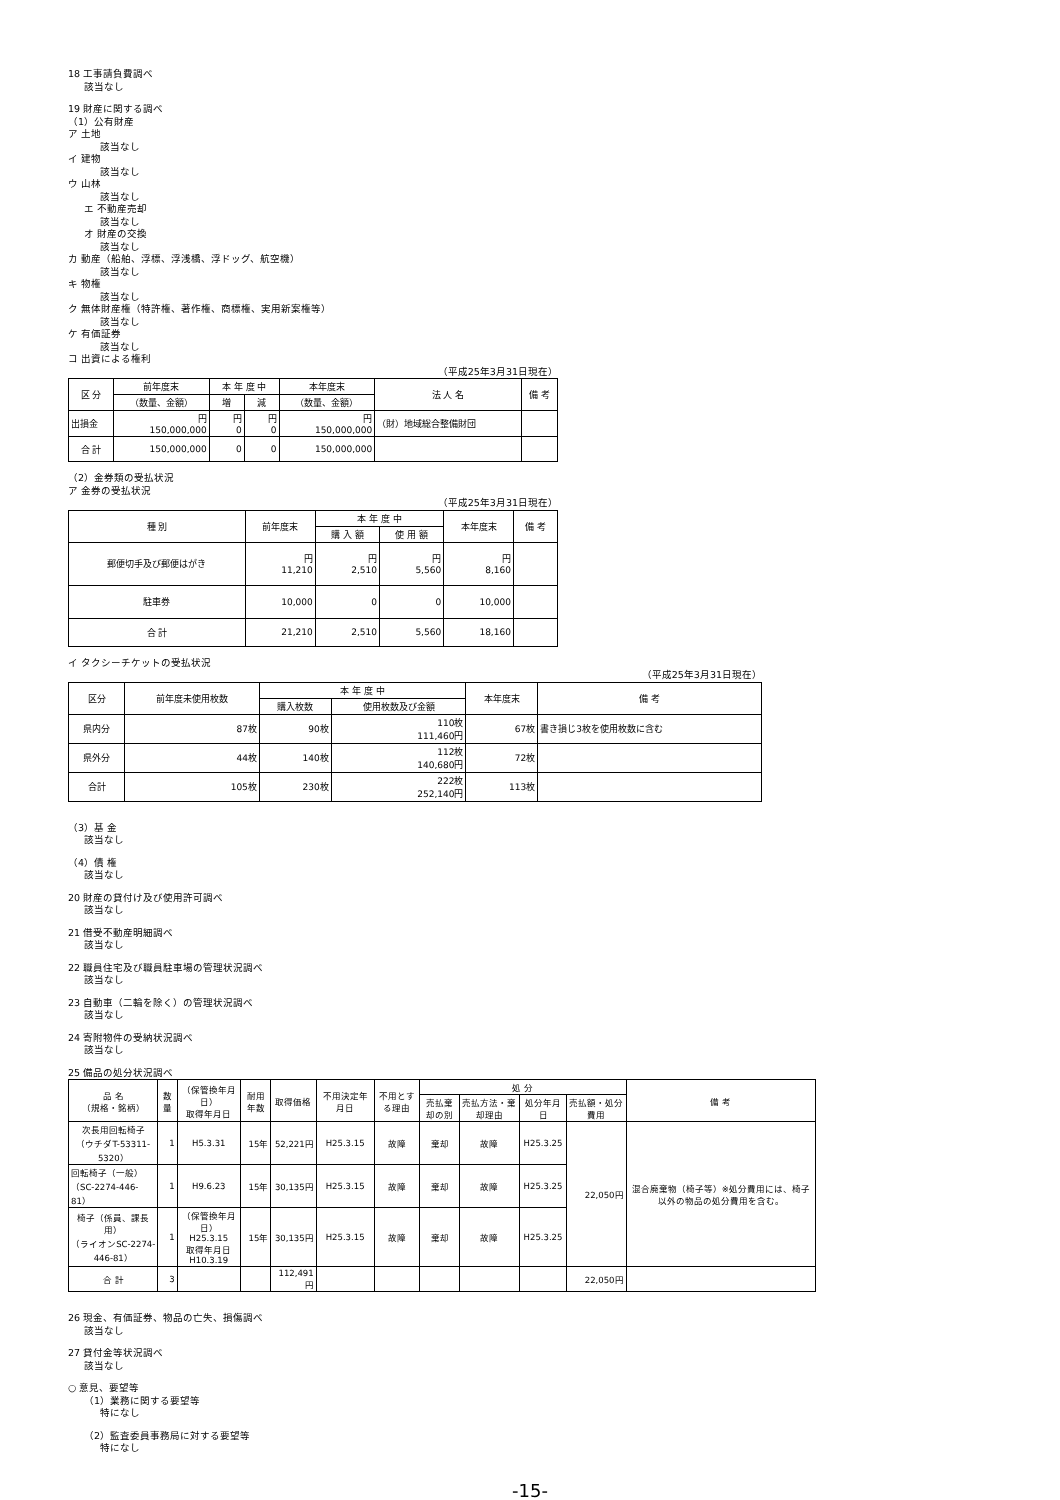18 工事請負費調べ
該当なし
19 財産に関する調べ
（1）公有財産
ア 土地
該当なし
イ 建物
該当なし
ウ 山林
該当なし
エ 不動産売却
該当なし
オ 財産の交換
該当なし
カ 動産（船舶、浮標、浮浅橋、浮ドッグ、航空機）
該当なし
キ 物権
該当なし
ク 無体財産権（特許権、著作権、商標権、実用新案権等）
該当なし
ケ 有価証券
該当なし
コ 出資による権利
（平成25年3月31日現在）
| 区 分 | 前年度末 | 本 年 度 中 | | 本年度末 | 法 人 名 | 備 考 |
| --- | --- | --- | --- | --- | --- | --- |
| | （数量、金額） | 増 | 減 | （数量、金額） | | |
| 出損金 | 円 150,000,000 | 円 0 | 円 0 | 円 150,000,000 | （財）地域総合整備財団 | |
| 合 計 | 150,000,000 | 0 | 0 | 150,000,000 | | |
（2）金券類の受払状況
ア 金券の受払状況
（平成25年3月31日現在）
| 種 別 | 前年度末 | 本 年 度 中 | | 本年度末 | 備 考 |
| --- | --- | --- | --- | --- | --- |
| | | 購 入 額 | 使 用 額 | | |
| 郵便切手及び郵便はがき | 円 11,210 | 円 2,510 | 円 5,560 | 円 8,160 | |
| 駐車券 | 10,000 | 0 | 0 | 10,000 | |
| 合 計 | 21,210 | 2,510 | 5,560 | 18,160 | |
イ タクシーチケットの受払状況
（平成25年3月31日現在）
| 区分 | 前年度未使用枚数 | 本 年 度 中 | | 本年度末 | 備 考 |
| --- | --- | --- | --- | --- | --- |
| | | 購入枚数 | 使用枚数及び金額 | | |
| 県内分 | 87枚 | 90枚 | 110枚 111,460円 | 67枚 | 書き損じ3枚を使用枚数に含む |
| 県外分 | 44枚 | 140枚 | 112枚 140,680円 | 72枚 | |
| 合計 | 105枚 | 230枚 | 222枚 252,140円 | 113枚 | |
（3）基 金
該当なし
（4）債 権
該当なし
20 財産の貸付け及び使用許可調べ
該当なし
21 借受不動産明細調べ
該当なし
22 職員住宅及び職員駐車場の管理状況調べ
該当なし
23 自動車（二輪を除く）の管理状況調べ
該当なし
24 寄附物件の受納状況調べ
該当なし
25 備品の処分状況調べ
| 品 名 （規格・銘柄） | 数量 | （保管換年月日） 取得年月日 | 耐用年数 | 取得価格 | 不用決定年月日 | 不用とする理由 | 処 分 | | | | 備 考 |
| --- | --- | --- | --- | --- | --- | --- | --- | --- | --- | --- | --- |
| | | | | | | | 売払棄却の別 | 売払方法・棄却理由 | 処分年月日 | 売払額・処分費用 | |
| 次長用回転椅子 （ウチダT-53311-5320） | 1 | H5.3.31 | 15年 | 52,221円 | H25.3.15 | 故障 | 棄却 | 故障 | H25.3.25 | 22,050円 | 混合廃棄物（椅子等）※処分費用には、椅子以外の物品の処分費用を含む。 |
| 回転椅子（一般） （SC-2274-446-81） | 1 | H9.6.23 | 15年 | 30,135円 | H25.3.15 | 故障 | 棄却 | 故障 | H25.3.25 | | |
| 椅子（係員、課長用） （ライオンSC-2274-446-81） | 1 | （保管換年月日） H25.3.15 取得年月日 H10.3.19 | 15年 | 30,135円 | H25.3.15 | 故障 | 棄却 | 故障 | H25.3.25 | | |
| 合 計 | 3 | | | 112,491円 | | | | | | 22,050円 | |
26 現金、有価証券、物品の亡失、損傷調べ
該当なし
27 貸付金等状況調べ
該当なし
○ 意見、要望等
（1）業務に関する要望等
特になし
（2）監査委員事務局に対する要望等
特になし
-15-